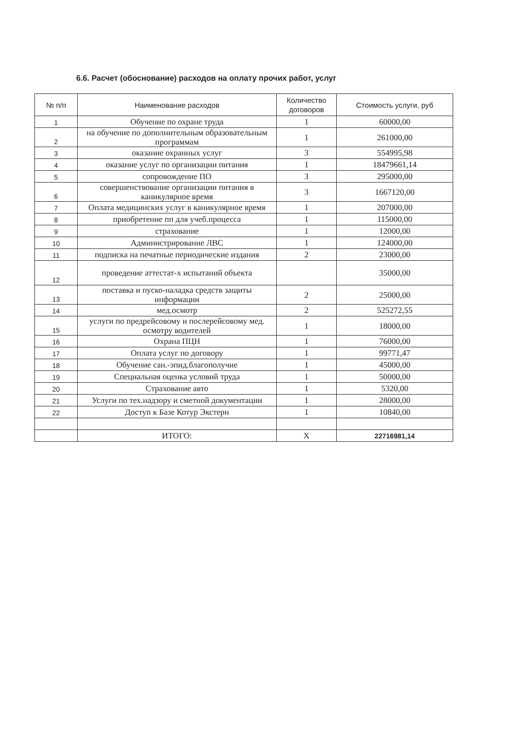6.6. Расчет (обоснование) расходов на оплату прочих работ, услуг
| № п/п | Наименование расходов | Количество договоров | Стоимость услуги, руб |
| --- | --- | --- | --- |
| 1 | Обучение по охране труда | 1 | 60000,00 |
| 2 | на обучение по дополнительным образовательным программам | 1 | 261000,00 |
| 3 | оказание охранных услуг | 3 | 554995,98 |
| 4 | оказание услуг по организации питания | 1 | 18479661,14 |
| 5 | сопровождение ПО | 3 | 295000,00 |
| 6 | совершенствование организации питания в каникулярное время | 3 | 1667120,00 |
| 7 | Оплата медицинских услуг в каникулярное время | 1 | 207000,00 |
| 8 | приобретение пп для учеб.процесса | 1 | 115000,00 |
| 9 | страхование | 1 | 12000,00 |
| 10 | Администрирование ЛВС | 1 | 124000,00 |
| 11 | подписка на печатные периодические издания | 2 | 23000,00 |
| 12 | проведение аттестат-х испытаний объекта | | 35000,00 |
| 13 | поставка и пуско-наладка средств защиты информации | 2 | 25000,00 |
| 14 | мед.осмотр | 2 | 525272,55 |
| 15 | услуги по предрейсовому и послерейсовому мед. осмотру водителей | 1 | 18000,00 |
| 16 | Охрана ПЦН | 1 | 76000,00 |
| 17 | Оплата услуг по договору | 1 | 99771,47 |
| 18 | Обучение сан.-эпид.благополучие | 1 | 45000,00 |
| 19 | Специальная оценка условий труда | 1 | 50000,00 |
| 20 | Страхование авто | 1 | 5320,00 |
| 21 | Услуги по тех.надзору и сметной документации | 1 | 28000,00 |
| 22 | Доступ к Базе Котур Экстерн | 1 | 10840,00 |
| | ИТОГО: | Х | 22716981,14 |